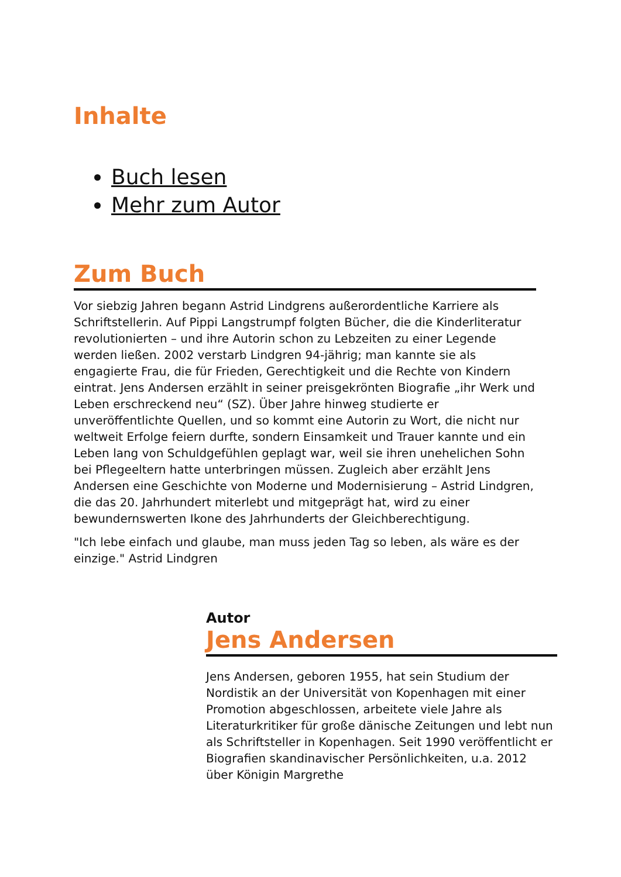Inhalte
Buch lesen
Mehr zum Autor
Zum Buch
Vor siebzig Jahren begann Astrid Lindgrens außerordentliche Karriere als Schriftstellerin. Auf Pippi Langstrumpf folgten Bücher, die die Kinderliteratur revolutionierten – und ihre Autorin schon zu Lebzeiten zu einer Legende werden ließen. 2002 verstarb Lindgren 94-jährig; man kannte sie als engagierte Frau, die für Frieden, Gerechtigkeit und die Rechte von Kindern eintrat. Jens Andersen erzählt in seiner preisgekrönten Biografie „ihr Werk und Leben erschreckend neu“ (SZ). Über Jahre hinweg studierte er unveröffentlichte Quellen, und so kommt eine Autorin zu Wort, die nicht nur weltweit Erfolge feiern durfte, sondern Einsamkeit und Trauer kannte und ein Leben lang von Schuldgefühlen geplagt war, weil sie ihren unehelichen Sohn bei Pflegeeltern hatte unterbringen müssen. Zugleich aber erzählt Jens Andersen eine Geschichte von Moderne und Modernisierung – Astrid Lindgren, die das 20. Jahrhundert miterlebt und mitgeprägt hat, wird zu einer bewundernswerten Ikone des Jahrhunderts der Gleichberechtigung.
"Ich lebe einfach und glaube, man muss jeden Tag so leben, als wäre es der einzige." Astrid Lindgren
Autor
Jens Andersen
Jens Andersen, geboren 1955, hat sein Studium der Nordistik an der Universität von Kopenhagen mit einer Promotion abgeschlossen, arbeitete viele Jahre als Literaturkritiker für große dänische Zeitungen und lebt nun als Schriftsteller in Kopenhagen. Seit 1990 veröffentlicht er Biografien skandinavischer Persönlichkeiten, u.a. 2012 über Königin Margrethe